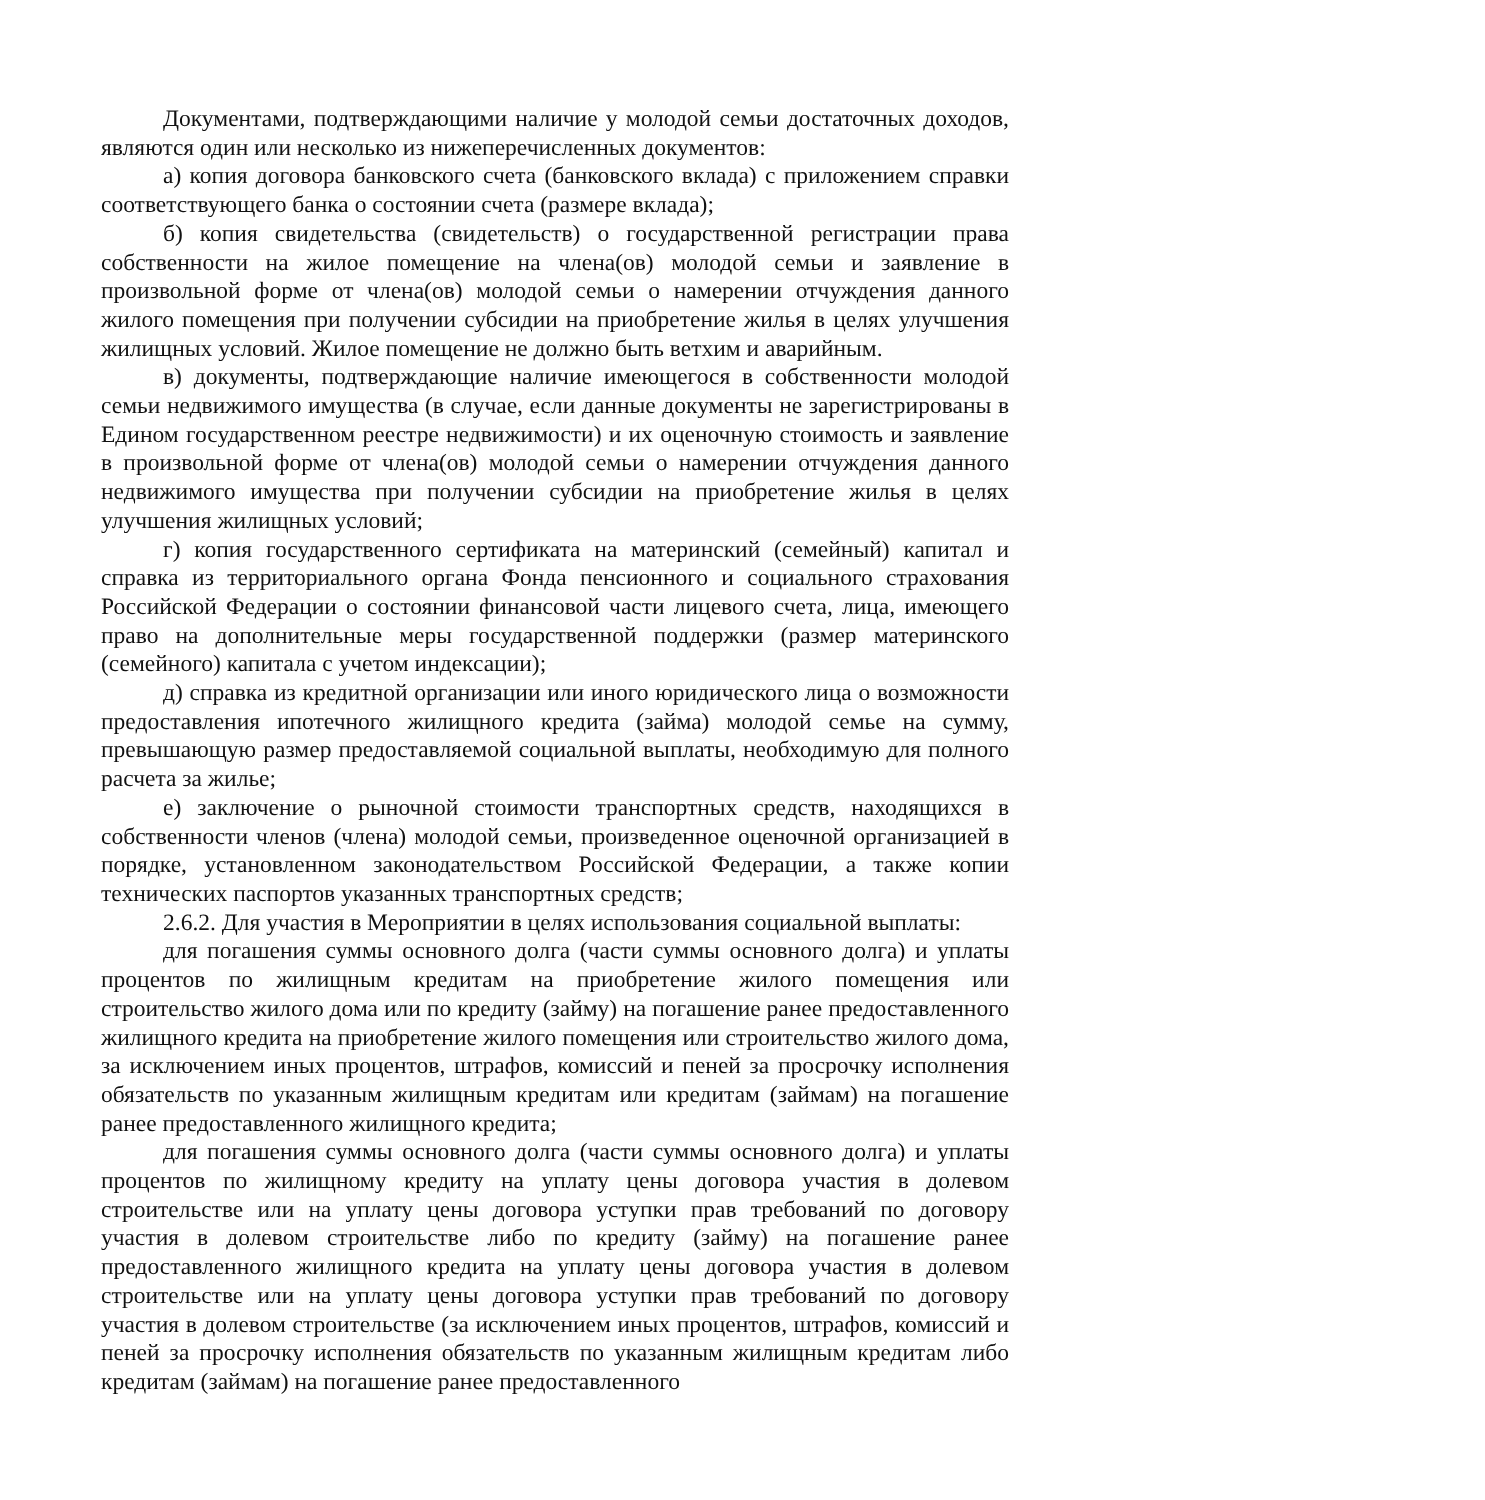Документами, подтверждающими наличие у молодой семьи достаточных доходов, являются один или несколько из нижеперечисленных документов:
а) копия договора банковского счета (банковского вклада) с приложением справки соответствующего банка о состоянии счета (размере вклада);
б) копия свидетельства (свидетельств) о государственной регистрации права собственности на жилое помещение на члена(ов) молодой семьи и заявление в произвольной форме от члена(ов) молодой семьи о намерении отчуждения данного жилого помещения при получении субсидии на приобретение жилья в целях улучшения жилищных условий. Жилое помещение не должно быть ветхим и аварийным.
в) документы, подтверждающие наличие имеющегося в собственности молодой семьи недвижимого имущества (в случае, если данные документы не зарегистрированы в Едином государственном реестре недвижимости) и их оценочную стоимость и заявление в произвольной форме от члена(ов) молодой семьи о намерении отчуждения данного недвижимого имущества при получении субсидии на приобретение жилья в целях улучшения жилищных условий;
г) копия государственного сертификата на материнский (семейный) капитал и справка из территориального органа Фонда пенсионного и социального страхования Российской Федерации о состоянии финансовой части лицевого счета, лица, имеющего право на дополнительные меры государственной поддержки (размер материнского (семейного) капитала с учетом индексации);
д) справка из кредитной организации или иного юридического лица о возможности предоставления ипотечного жилищного кредита (займа) молодой семье на сумму, превышающую размер предоставляемой социальной выплаты, необходимую для полного расчета за жилье;
е) заключение о рыночной стоимости транспортных средств, находящихся в собственности членов (члена) молодой семьи, произведенное оценочной организацией в порядке, установленном законодательством Российской Федерации, а также копии технических паспортов указанных транспортных средств;
2.6.2. Для участия в Мероприятии в целях использования социальной выплаты:
для погашения суммы основного долга (части суммы основного долга) и уплаты процентов по жилищным кредитам на приобретение жилого помещения или строительство жилого дома или по кредиту (займу) на погашение ранее предоставленного жилищного кредита на приобретение жилого помещения или строительство жилого дома, за исключением иных процентов, штрафов, комиссий и пеней за просрочку исполнения обязательств по указанным жилищным кредитам или кредитам (займам) на погашение ранее предоставленного жилищного кредита;
для погашения суммы основного долга (части суммы основного долга) и уплаты процентов по жилищному кредиту на уплату цены договора участия в долевом строительстве или на уплату цены договора уступки прав требований по договору участия в долевом строительстве либо по кредиту (займу) на погашение ранее предоставленного жилищного кредита на уплату цены договора участия в долевом строительстве или на уплату цены договора уступки прав требований по договору участия в долевом строительстве (за исключением иных процентов, штрафов, комиссий и пеней за просрочку исполнения обязательств по указанным жилищным кредитам либо кредитам (займам) на погашение ранее предоставленного